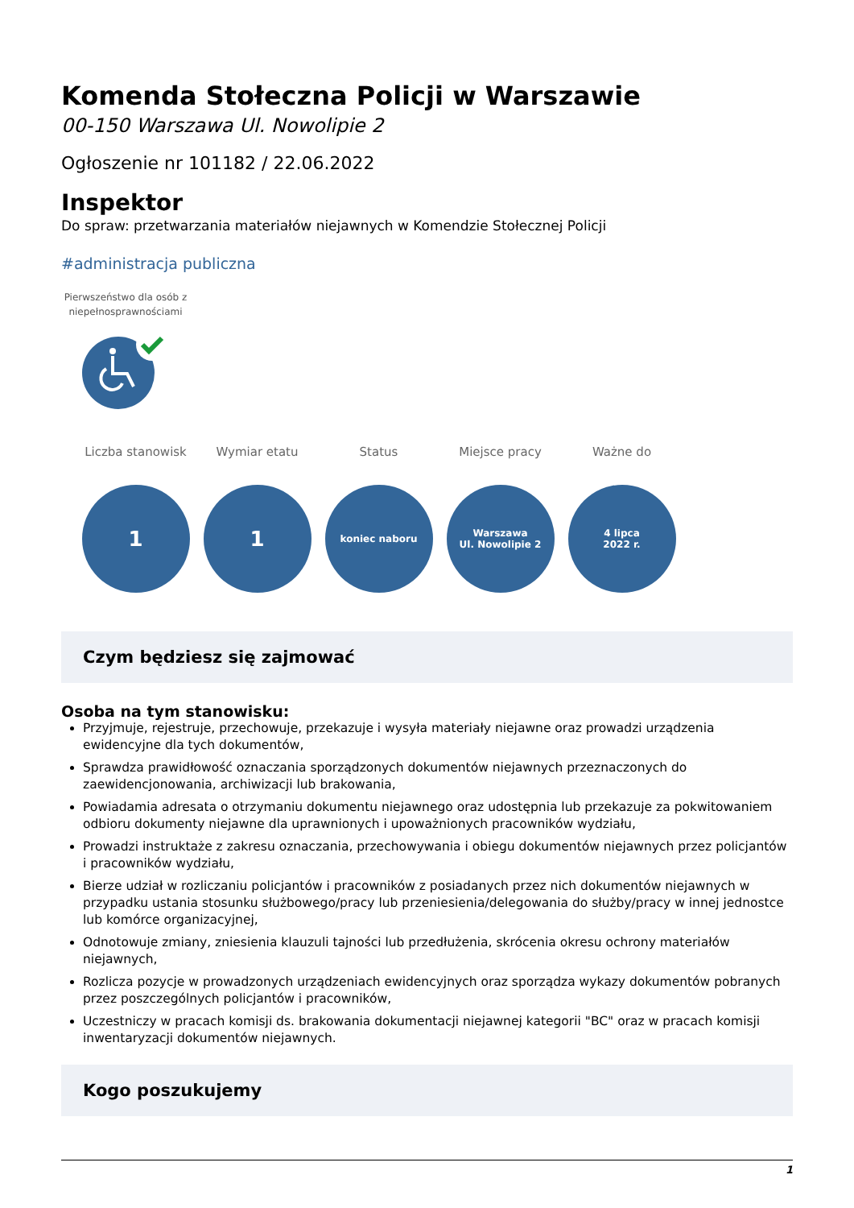Komenda Stołeczna Policji w Warszawie
00-150 Warszawa Ul. Nowolipie 2
Ogłoszenie nr 101182 / 22.06.2022
Inspektor
Do spraw: przetwarzania materiałów niejawnych w Komendzie Stołecznej Policji
#administracja publiczna
Pierwszeństwo dla osób z niepełnosprawnościami
Liczba stanowisk
1
Wymiar etatu
1
Status
koniec naboru
Miejsce pracy
Warszawa
Ul. Nowolipie 2
Ważne do
4 lipca
2022 r.
Czym będziesz się zajmować
Osoba na tym stanowisku:
Przyjmuje, rejestruje, przechowuje, przekazuje i wysyła materiały niejawne oraz prowadzi urządzenia ewidencyjne dla tych dokumentów,
Sprawdza prawidłowość oznaczania sporządzonych dokumentów niejawnych przeznaczonych do zaewidencjonowania, archiwizacji lub brakowania,
Powiadamia adresata o otrzymaniu dokumentu niejawnego oraz udostępnia lub przekazuje za pokwitowaniem odbioru dokumenty niejawne dla uprawnionych i upoważnionych pracowników wydziału,
Prowadzi instruktaże z zakresu oznaczania, przechowywania i obiegu dokumentów niejawnych przez policjantów i pracowników wydziału,
Bierze udział w rozliczaniu policjantów i pracowników z posiadanych przez nich dokumentów niejawnych w przypadku ustania stosunku służbowego/pracy lub przeniesienia/delegowania do służby/pracy w innej jednostce lub komórce organizacyjnej,
Odnotowuje zmiany, zniesienia klauzuli tajności lub przedłużenia, skrócenia okresu ochrony materiałów niejawnych,
Rozlicza pozycje w prowadzonych urządzeniach ewidencyjnych oraz sporządza wykazy dokumentów pobranych przez poszczególnych policjantów i pracowników,
Uczestniczy w pracach komisji ds. brakowania dokumentacji niejawnej kategorii "BC" oraz w pracach komisji inwentaryzacji dokumentów niejawnych.
Kogo poszukujemy
1